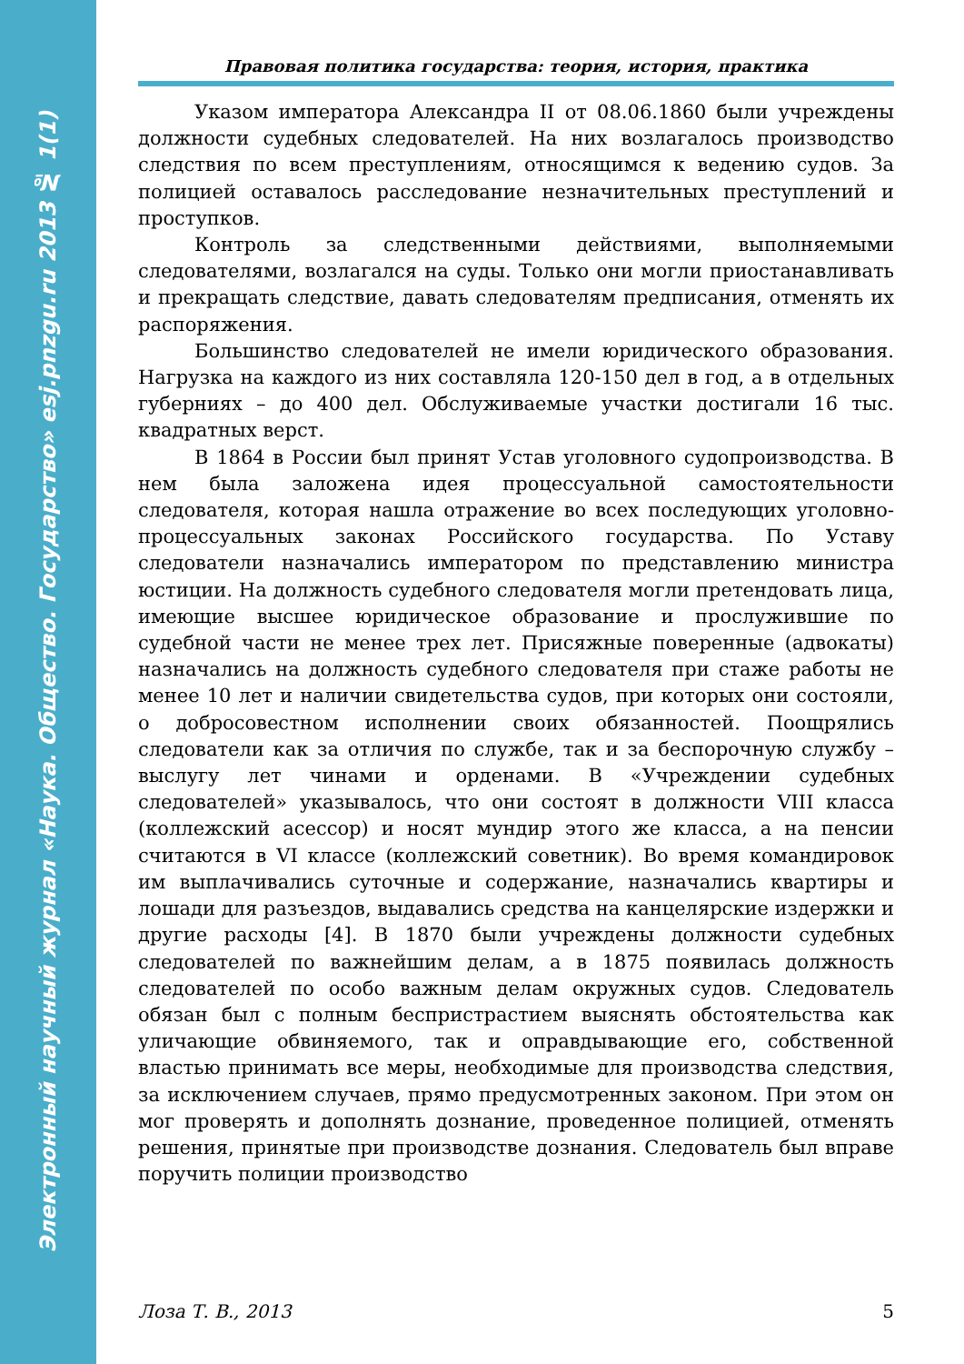Электронный научный журнал «Наука. Общество. Государство» esj.pnzgu.ru 2013 № 1(1)
Правовая политика государства: теория, история, практика
Указом императора Александра II от 08.06.1860 были учреждены должности судебных следователей. На них возлагалось производство следствия по всем преступлениям, относящимся к ведению судов. За полицией оставалось расследование незначительных преступлений и проступков.
Контроль за следственными действиями, выполняемыми следователями, возлагался на суды. Только они могли приостанавливать и прекращать следствие, давать следователям предписания, отменять их распоряжения.
Большинство следователей не имели юридического образования. Нагрузка на каждого из них составляла 120-150 дел в год, а в отдельных губерниях – до 400 дел. Обслуживаемые участки достигали 16 тыс. квадратных верст.
В 1864 в России был принят Устав уголовного судопроизводства. В нем была заложена идея процессуальной самостоятельности следователя, которая нашла отражение во всех последующих уголовно-процессуальных законах Российского государства. По Уставу следователи назначались императором по представлению министра юстиции. На должность судебного следователя могли претендовать лица, имеющие высшее юридическое образование и прослужившие по судебной части не менее трех лет. Присяжные поверенные (адвокаты) назначались на должность судебного следователя при стаже работы не менее 10 лет и наличии свидетельства судов, при которых они состояли, о добросовестном исполнении своих обязанностей. Поощрялись следователи как за отличия по службе, так и за беспорочную службу – выслугу лет чинами и орденами. В «Учреждении судебных следователей» указывалось, что они состоят в должности VIII класса (коллежский асессор) и носят мундир этого же класса, а на пенсии считаются в VI классе (коллежский советник). Во время командировок им выплачивались суточные и содержание, назначались квартиры и лошади для разъездов, выдавались средства на канцелярские издержки и другие расходы [4]. В 1870 были учреждены должности судебных следователей по важнейшим делам, а в 1875 появилась должность следователей по особо важным делам окружных судов. Следователь обязан был с полным беспристрастием выяснять обстоятельства как уличающие обвиняемого, так и оправдывающие его, собственной властью принимать все меры, необходимые для производства следствия, за исключением случаев, прямо предусмотренных законом. При этом он мог проверять и дополнять дознание, проведенное полицией, отменять решения, принятые при производстве дознания. Следователь был вправе поручить полиции производство
Лоза Т. В., 2013 5